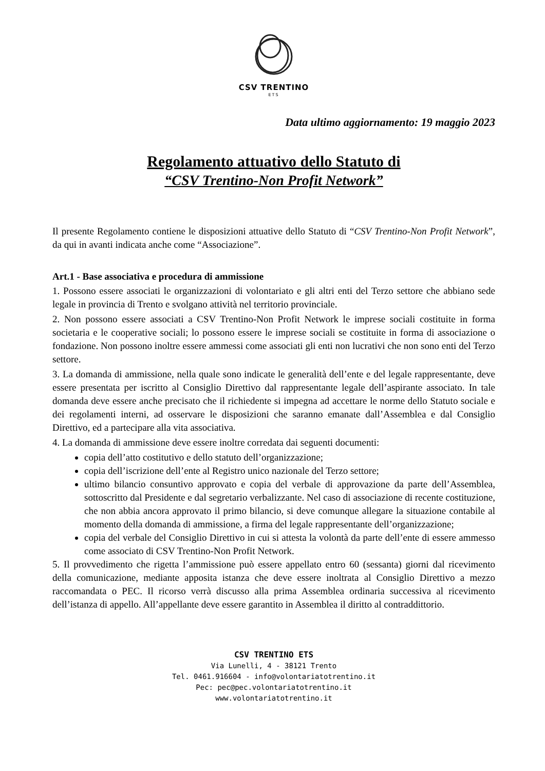CSV TRENTINO
ETS
Data ultimo aggiornamento: 19 maggio 2023
Regolamento attuativo dello Statuto di
“CSV Trentino-Non Profit Network”
Il presente Regolamento contiene le disposizioni attuative dello Statuto di “CSV Trentino-Non Profit Network”, da qui in avanti indicata anche come “Associazione”.
Art.1 - Base associativa e procedura di ammissione
1. Possono essere associati le organizzazioni di volontariato e gli altri enti del Terzo settore che abbiano sede legale in provincia di Trento e svolgano attività nel territorio provinciale.
2. Non possono essere associati a CSV Trentino-Non Profit Network le imprese sociali costituite in forma societaria e le cooperative sociali; lo possono essere le imprese sociali se costituite in forma di associazione o fondazione. Non possono inoltre essere ammessi come associati gli enti non lucrativi che non sono enti del Terzo settore.
3. La domanda di ammissione, nella quale sono indicate le generalità dell’ente e del legale rappresentante, deve essere presentata per iscritto al Consiglio Direttivo dal rappresentante legale dell’aspirante associato. In tale domanda deve essere anche precisato che il richiedente si impegna ad accettare le norme dello Statuto sociale e dei regolamenti interni, ad osservare le disposizioni che saranno emanate dall’Assemblea e dal Consiglio Direttivo, ed a partecipare alla vita associativa.
4. La domanda di ammissione deve essere inoltre corredata dai seguenti documenti:
copia dell’atto costitutivo e dello statuto dell’organizzazione;
copia dell’iscrizione dell’ente al Registro unico nazionale del Terzo settore;
ultimo bilancio consuntivo approvato e copia del verbale di approvazione da parte dell’Assemblea, sottoscritto dal Presidente e dal segretario verbalizzante. Nel caso di associazione di recente costituzione, che non abbia ancora approvato il primo bilancio, si deve comunque allegare la situazione contabile al momento della domanda di ammissione, a firma del legale rappresentante dell’organizzazione;
copia del verbale del Consiglio Direttivo in cui si attesta la volontà da parte dell’ente di essere ammesso come associato di CSV Trentino-Non Profit Network.
5. Il provvedimento che rigetta l’ammissione può essere appellato entro 60 (sessanta) giorni dal ricevimento della comunicazione, mediante apposita istanza che deve essere inoltrata al Consiglio Direttivo a mezzo raccomandata o PEC. Il ricorso verrà discusso alla prima Assemblea ordinaria successiva al ricevimento dell’istanza di appello. All’appellante deve essere garantito in Assemblea il diritto al contraddittorio.
CSV TRENTINO ETS
Via Lunelli, 4 - 38121 Trento
Tel. 0461.916604 - info@volontariatotrentino.it
Pec: pec@pec.volontariatotrentino.it
www.volontariatotrentino.it